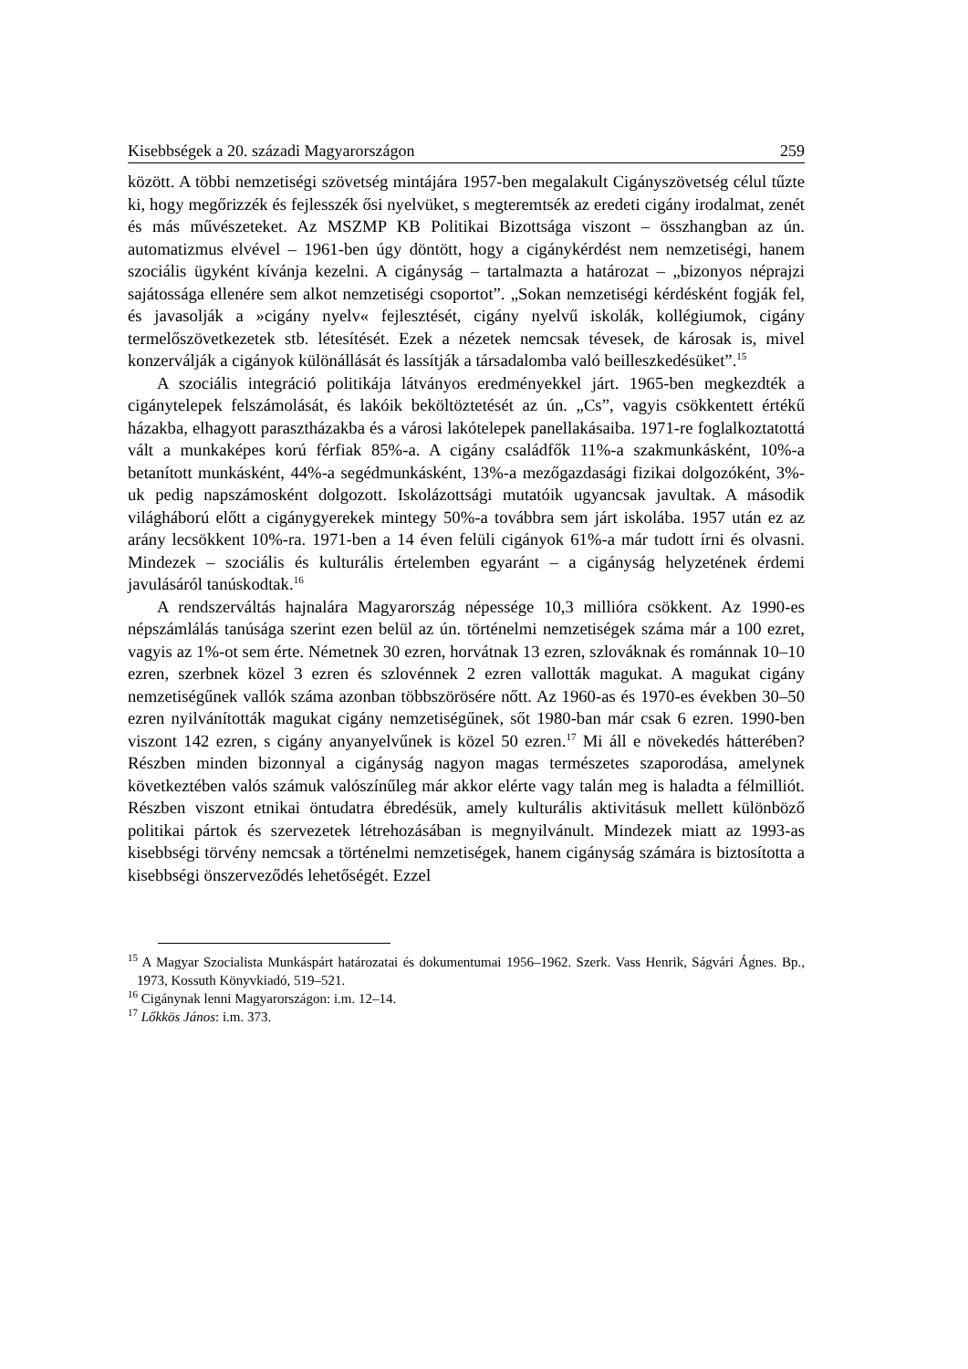Kisebbségek a 20. századi Magyarországon 259
között. A többi nemzetiségi szövetség mintájára 1957-ben megalakult Cigány­szövetség célul tűzte ki, hogy megőrizzék és fejlesszék ősi nyelvüket, s megte­remtsék az eredeti cigány irodalmat, zenét és más művészeteket. Az MSZMP KB Politikai Bizottsága viszont – összhangban az ún. automatizmus elvével – 1961-ben úgy döntött, hogy a cigánykérdést nem nemzetiségi, hanem szociális ügyként kívánja kezelni. A cigányság – tartalmazta a határozat – „bizonyos nép­rajzi sajátossága ellenére sem alkot nemzetiségi csoportot”. „Sokan nemzetiségi kérdésként fogják fel, és javasolják a »cigány nyelv« fejlesztését, cigány nyelvű iskolák, kollégiumok, cigány termelőszövetkezetek stb. létesítését. Ezek a néze­tek nemcsak tévesek, de károsak is, mivel konzerválják a cigányok különállását és lassítják a társadalomba való beilleszkedésüket”.<sup>15</sup>
A szociális integráció politikája látványos eredményekkel járt. 1965-ben megkezdték a cigánytelepek felszámolását, és lakóik beköltöztetését az ún. „Cs”, vagyis csökkentett értékű házakba, elhagyott parasztházakba és a városi lakóte­lepek panellakásaiba. 1971-re foglalkoztatottá vált a munkaképes korú férfiak 85%-a. A cigány családfők 11%-a szakmunkásként, 10%-a betanított munkás­ként, 44%-a segédmunkásként, 13%-a mezőgazdasági fizikai dolgozóként, 3%-uk pedig napszámosként dolgozott. Iskolázottsági mutatóik ugyancsak javultak. A második világháború előtt a cigánygyerekek mintegy 50%-a továbbra sem járt iskolába. 1957 után ez az arány lecsökkent 10%-ra. 1971-ben a 14 éven felüli cigányok 61%-a már tudott írni és olvasni. Mindezek – szociális és kulturális értelemben egyaránt – a cigányság helyzetének érdemi javulásáról tanúskod­tak.<sup>16</sup>
A rendszerváltás hajnalára Magyarország népessége 10,3 millióra csökkent. Az 1990-es népszámlálás tanúsága szerint ezen belül az ún. történelmi nemzeti­ségek száma már a 100 ezret, vagyis az 1%-ot sem érte. Németnek 30 ezren, horvátnak 13 ezren, szlováknak és románnak 10–10 ezren, szerbnek közel 3 ezren és szlovénnek 2 ezren vallották magukat. A magukat cigány nemzetiségű­nek vallók száma azonban többszörösére nőtt. Az 1960-as és 1970-es években 30–50 ezren nyilvánították magukat cigány nemzetiségűnek, sőt 1980-ban már csak 6 ezren. 1990-ben viszont 142 ezren, s cigány anyanyelvűnek is közel 50 ezren.<sup>17</sup> Mi áll e növekedés hátterében? Részben minden bizonnyal a cigányság nagyon magas természetes szaporodása, amelynek következtében valós számuk valószínűleg már akkor elérte vagy talán meg is haladta a félmilliót. Részben viszont etnikai öntudatra ébredésük, amely kulturális aktivitásuk mellett külön­böző politikai pártok és szervezetek létrehozásában is megnyilvánult. Mindezek miatt az 1993-as kisebbségi törvény nemcsak a történelmi nemzetiségek, hanem cigányság számára is biztosította a kisebbségi önszerveződés lehetőségét. Ezzel
<sup>15</sup> A Magyar Szocialista Munkáspárt határozatai és dokumentumai 1956–1962. Szerk. Vass Hen­rik, Ságvári Ágnes. Bp., 1973, Kossuth Könyvkiadó, 519–521.
<sup>16</sup> Cigánynak lenni Magyarországon: i.m. 12–14.
<sup>17</sup> Lőkkös János: i.m. 373.